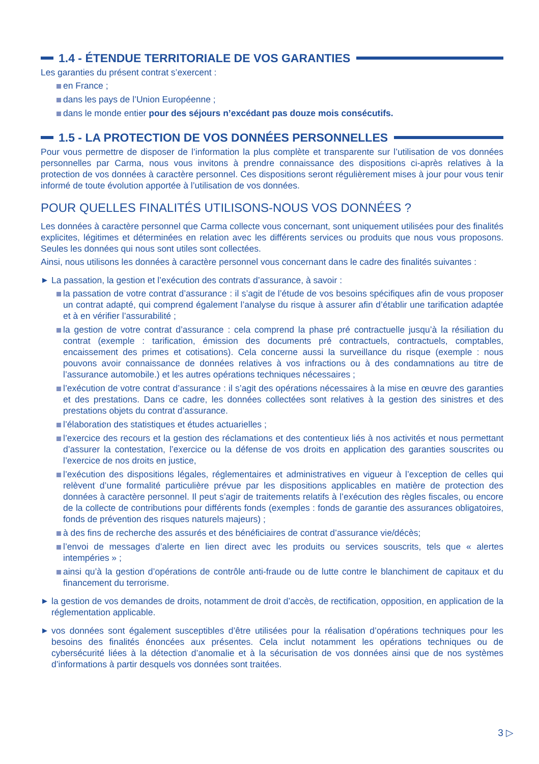1.4 - ÉTENDUE TERRITORIALE DE VOS GARANTIES
Les garanties du présent contrat s’exercent :
en France ;
dans les pays de l’Union Européenne ;
dans le monde entier pour des séjours n’excédant pas douze mois consécutifs.
1.5 - LA PROTECTION DE VOS DONNÉES PERSONNELLES
Pour vous permettre de disposer de l’information la plus complète et transparente sur l’utilisation de vos données personnelles par Carma, nous vous invitons à prendre connaissance des dispositions ci-après relatives à la protection de vos données à caractère personnel. Ces dispositions seront régulièrement mises à jour pour vous tenir informé de toute évolution apportée à l’utilisation de vos données.
POUR QUELLES FINALITÉS UTILISONS-NOUS VOS DONNÉES ?
Les données à caractère personnel que Carma collecte vous concernant, sont uniquement utilisées pour des finalités explicites, légitimes et déterminées en relation avec les différents services ou produits que nous vous proposons. Seules les données qui nous sont utiles sont collectées.
Ainsi, nous utilisons les données à caractère personnel vous concernant dans le cadre des finalités suivantes :
▶ La passation, la gestion et l’exécution des contrats d’assurance, à savoir :
la passation de votre contrat d’assurance : il s’agit de l’étude de vos besoins spécifiques afin de vous proposer un contrat adapté, qui comprend également l’analyse du risque à assurer afin d’établir une tarification adaptée et à en vérifier l’assurabilité ;
la gestion de votre contrat d’assurance : cela comprend la phase pré contractuelle jusqu’à la résiliation du contrat (exemple : tarification, émission des documents pré contractuels, contractuels, comptables, encaissement des primes et cotisations). Cela concerne aussi la surveillance du risque (exemple : nous pouvons avoir connaissance de données relatives à vos infractions ou à des condamnations au titre de l’assurance automobile.) et les autres opérations techniques nécessaires ;
l’exécution de votre contrat d’assurance : il s’agit des opérations nécessaires à la mise en œuvre des garanties et des prestations. Dans ce cadre, les données collectées sont relatives à la gestion des sinistres et des prestations objets du contrat d’assurance.
l’élaboration des statistiques et études actuarielles ;
l’exercice des recours et la gestion des réclamations et des contentieux liés à nos activités et nous permettant d’assurer la contestation, l’exercice ou la défense de vos droits en application des garanties souscrites ou l’exercice de nos droits en justice,
l’exécution des dispositions légales, réglementaires et administratives en vigueur à l’exception de celles qui relèvent d’une formalité particulière prévue par les dispositions applicables en matière de protection des données à caractère personnel. Il peut s’agir de traitements relatifs à l’exécution des règles fiscales, ou encore de la collecte de contributions pour différents fonds (exemples : fonds de garantie des assurances obligatoires, fonds de prévention des risques naturels majeurs) ;
à des fins de recherche des assurés et des bénéficiaires de contrat d’assurance vie/décès;
l’envoi de messages d’alerte en lien direct avec les produits ou services souscrits, tels que « alertes intempéries » ;
ainsi qu’à la gestion d’opérations de contrôle anti-fraude ou de lutte contre le blanchiment de capitaux et du financement du terrorisme.
▶ la gestion de vos demandes de droits, notamment de droit d’accès, de rectification, opposition, en application de la réglementation applicable.
▶ vos données sont également susceptibles d’être utilisées pour la réalisation d’opérations techniques pour les besoins des finalités énoncées aux présentes. Cela inclut notamment les opérations techniques ou de cybersécurité liées à la détection d’anomalie et à la sécurisation de vos données ainsi que de nos systèmes d’informations à partir desquels vos données sont traitées.
3 ▷